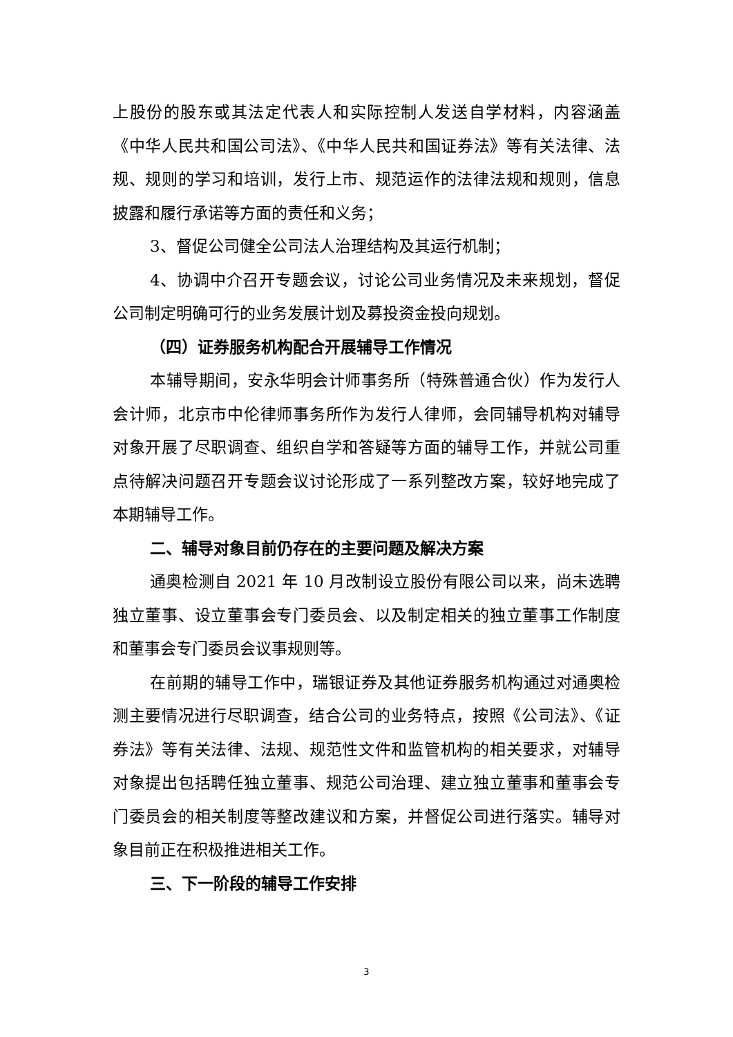上股份的股东或其法定代表人和实际控制人发送自学材料，内容涵盖《中华人民共和国公司法》、《中华人民共和国证券法》等有关法律、法规、规则的学习和培训，发行上市、规范运作的法律法规和规则，信息披露和履行承诺等方面的责任和义务；
3、督促公司健全公司法人治理结构及其运行机制；
4、协调中介召开专题会议，讨论公司业务情况及未来规划，督促公司制定明确可行的业务发展计划及募投资金投向规划。
（四）证券服务机构配合开展辅导工作情况
本辅导期间，安永华明会计师事务所（特殊普通合伙）作为发行人会计师，北京市中伦律师事务所作为发行人律师，会同辅导机构对辅导对象开展了尽职调查、组织自学和答疑等方面的辅导工作，并就公司重点待解决问题召开专题会议讨论形成了一系列整改方案，较好地完成了本期辅导工作。
二、辅导对象目前仍存在的主要问题及解决方案
通奥检测自 2021 年 10 月改制设立股份有限公司以来，尚未选聘独立董事、设立董事会专门委员会、以及制定相关的独立董事工作制度和董事会专门委员会议事规则等。
在前期的辅导工作中，瑞银证券及其他证券服务机构通过对通奥检测主要情况进行尽职调查，结合公司的业务特点，按照《公司法》、《证券法》等有关法律、法规、规范性文件和监管机构的相关要求，对辅导对象提出包括聘任独立董事、规范公司治理、建立独立董事和董事会专门委员会的相关制度等整改建议和方案，并督促公司进行落实。辅导对象目前正在积极推进相关工作。
三、下一阶段的辅导工作安排
3